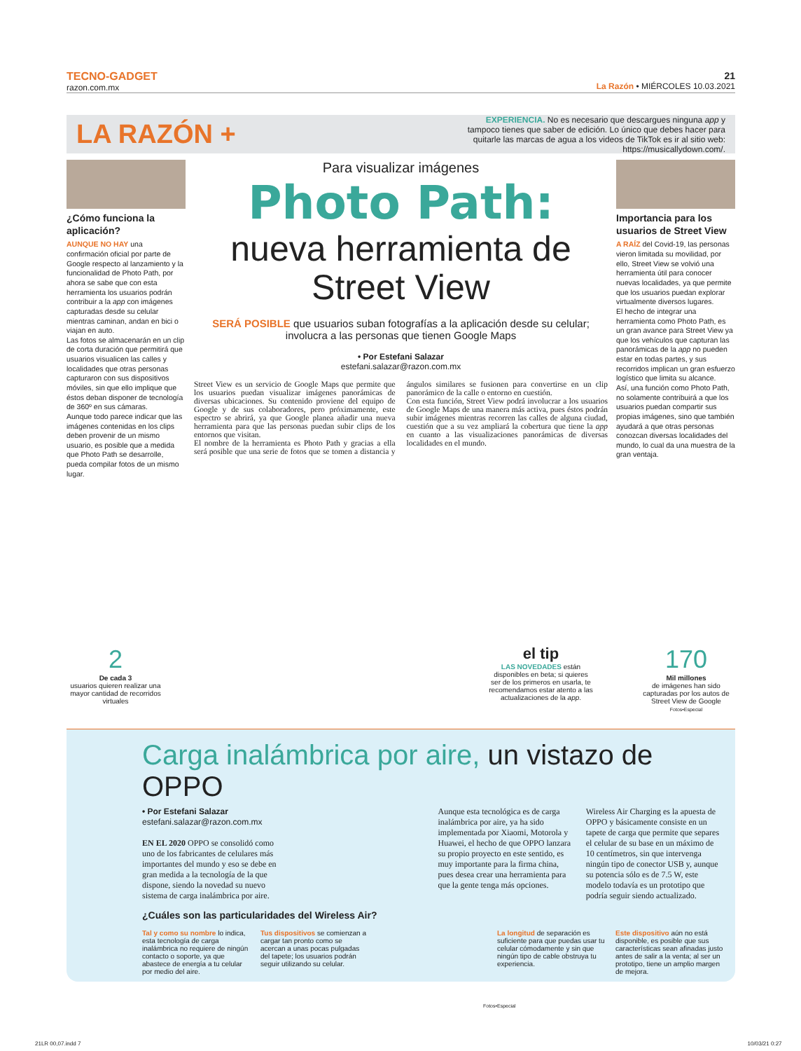TECNO-GADGET
razon.com.mx
21
La Razón • MIÉRCOLES 10.03.2021
LA RAZÓN +
EXPERIENCIA. No es necesario que descargues ninguna app y tampoco tienes que saber de edición. Lo único que debes hacer para quitarle las marcas de agua a los videos de TikTok es ir al sitio web: https://musicallydown.com/.
¿Cómo funciona la aplicación?
AUNQUE NO HAY una confirmación oficial por parte de Google respecto al lanzamiento y la funcionalidad de Photo Path, por ahora se sabe que con esta herramienta los usuarios podrán contribuir a la app con imágenes capturadas desde su celular mientras caminan, andan en bici o viajan en auto.
Las fotos se almacenarán en un clip de corta duración que permitirá que usuarios visualicen las calles y localidades que otras personas capturaron con sus dispositivos móviles, sin que ello implique que éstos deban disponer de tecnología de 360º en sus cámaras.
Aunque todo parece indicar que las imágenes contenidas en los clips deben provenir de un mismo usuario, es posible que a medida que Photo Path se desarrolle, pueda compilar fotos de un mismo lugar.
Para visualizar imágenes
Photo Path:
nueva herramienta de Street View
SERÁ POSIBLE que usuarios suban fotografías a la aplicación desde su celular; involucra a las personas que tienen Google Maps
• Por Estefani Salazar
estefani.salazar@razon.com.mx
Street View es un servicio de Google Maps que permite que los usuarios puedan visualizar imágenes panorámicas de diversas ubicaciones. Su contenido proviene del equipo de Google y de sus colaboradores, pero próximamente, este espectro se abrirá, ya que Google planea añadir una nueva herramienta para que las personas puedan subir clips de los entornos que visitan.
El nombre de la herramienta es Photo Path y gracias a ella será posible que una serie de fotos que se tomen a distancia y ángulos similares se fusionen para convertirse en un clip panorámico de la calle o entorno en cuestión.
Con esta función, Street View podrá involucrar a los usuarios de Google Maps de una manera más activa, pues éstos podrán subir imágenes mientras recorren las calles de alguna ciudad, cuestión que a su vez ampliará la cobertura que tiene la app en cuanto a las visualizaciones panorámicas de diversas localidades en el mundo.
Importancia para los usuarios de Street View
A RAÍZ del Covid-19, las personas vieron limitada su movilidad, por ello, Street View se volvió una herramienta útil para conocer nuevas localidades, ya que permite que los usuarios puedan explorar virtualmente diversos lugares.
El hecho de integrar una herramienta como Photo Path, es un gran avance para Street View ya que los vehículos que capturan las panorámicas de la app no pueden estar en todas partes, y sus recorridos implican un gran esfuerzo logístico que limita su alcance.
Así, una función como Photo Path, no solamente contribuirá a que los usuarios puedan compartir sus propias imágenes, sino que también ayudará a que otras personas conozcan diversas localidades del mundo, lo cual da una muestra de la gran ventaja.
2
De cada 3
usuarios quieren realizar una mayor cantidad de recorridos virtuales
el tip
LAS NOVEDADES están disponibles en beta; si quieres ser de los primeros en usarla, te recomendamos estar atento a las actualizaciones de la app.
170
Mil millones
de imágenes han sido capturadas por los autos de Street View de Google
Fotos•Especial
Carga inalámbrica por aire, un vistazo de OPPO
• Por Estefani Salazar
estefani.salazar@razon.com.mx
EN EL 2020 OPPO se consolidó como uno de los fabricantes de celulares más importantes del mundo y eso se debe en gran medida a la tecnología de la que dispone, siendo la novedad su nuevo sistema de carga inalámbrica por aire.
Aunque esta tecnológica es de carga inalámbrica por aire, ya ha sido implementada por Xiaomi, Motorola y Huawei, el hecho de que OPPO lanzara su propio proyecto en este sentido, es muy importante para la firma china, pues desea crear una herramienta para que la gente tenga más opciones.
Wireless Air Charging es la apuesta de OPPO y básicamente consiste en un tapete de carga que permite que separes el celular de su base en un máximo de 10 centímetros, sin que intervenga ningún tipo de conector USB y, aunque su potencia sólo es de 7.5 W, este modelo todavía es un prototipo que podría seguir siendo actualizado.
¿Cuáles son las particularidades del Wireless Air?
Tal y como su nombre lo indica, esta tecnología de carga inalámbrica no requiere de ningún contacto o soporte, ya que abastece de energía a tu celular por medio del aire.
Tus dispositivos se comienzan a cargar tan pronto como se acercan a unas pocas pulgadas del tapete; los usuarios podrán seguir utilizando su celular.
La longitud de separación es suficiente para que puedas usar tu celular cómodamente y sin que ningún tipo de cable obstruya tu experiencia.
Este dispositivo aún no está disponible, es posible que sus características sean afinadas justo antes de salir a la venta; al ser un prototipo, tiene un amplio margen de mejora.
Fotos•Especial
21LR 00,07.indd 7 10/03/21 0:27